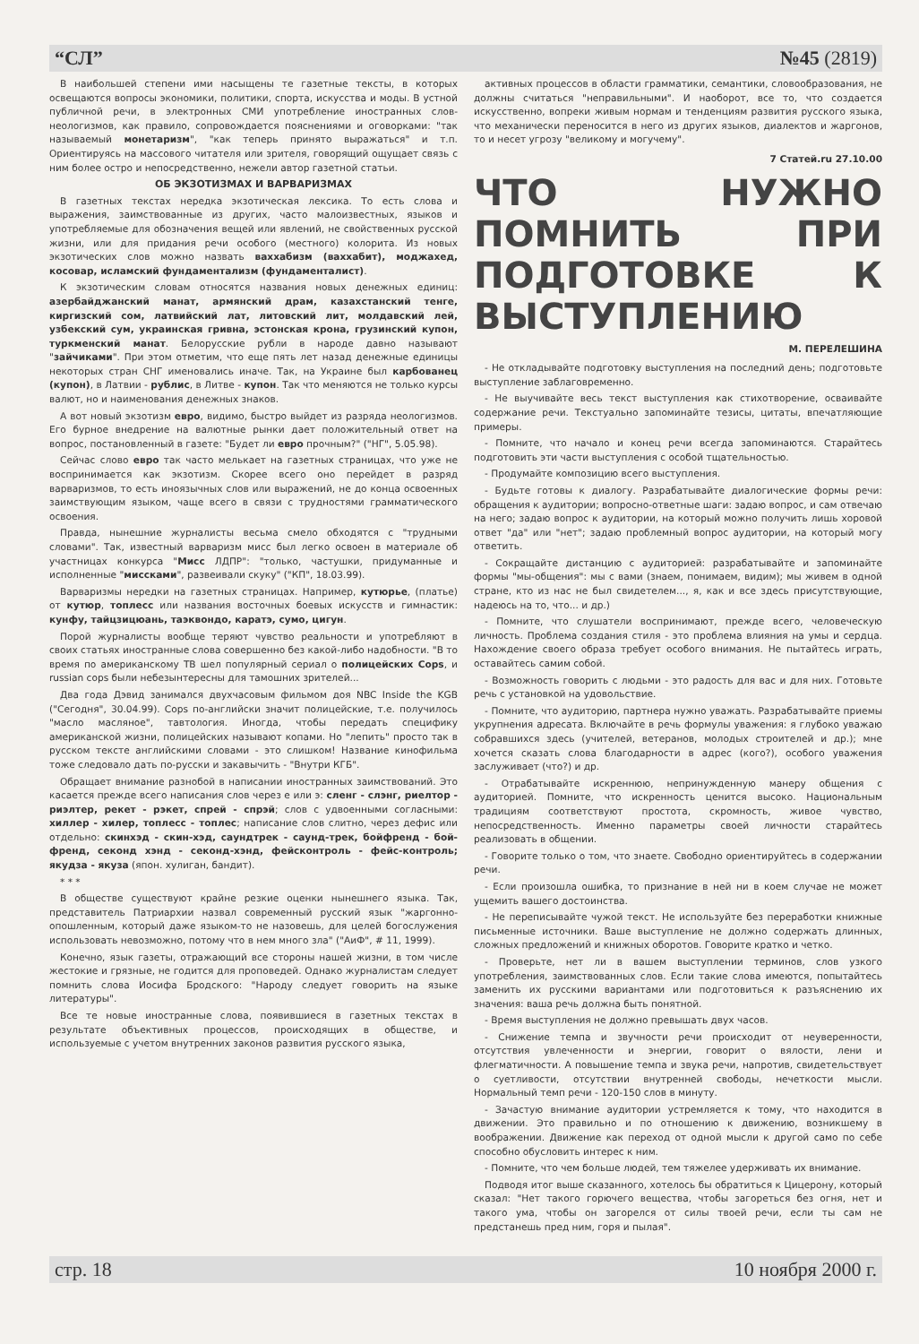“СЛ” №45 (2819)
В наибольшей степени ими насыщены те газетные тексты, в которых освещаются вопросы экономики, политики, спорта, искусства и моды. В устной публичной речи, в электронных СМИ употребление иностранных слов-неологизмов, как правило, сопровождается пояснениями и оговорками: "так называемый монетаризм", "как теперь принято выражаться" и т.п. Ориентируясь на массового читателя или зрителя, говорящий ощущает связь с ним более остро и непосредственно, нежели автор газетной статьи.
ОБ ЭКЗОТИЗМАХ И ВАРВАРИЗМАХ
В газетных текстах нередка экзотическая лексика. То есть слова и выражения, заимствованные из других, часто малоизвестных, языков и употребляемые для обозначения вещей или явлений, не свойственных русской жизни, или для придания речи особого (местного) колорита. Из новых экзотических слов можно назвать ваххабизм (ваххабит), моджахед, косовар, исламский фундаментализм (фундаменталист).
К экзотическим словам относятся названия новых денежных единиц: азербайджанский манат, армянский драм, казахстанский тенге, киргизский сом, латвийский лат, литовский лит, молдавский лей, узбекский сум, украинская гривна, эстонская крона, грузинский купон, туркменский манат. Белорусские рубли в народе давно называют "зайчиками". При этом отметим, что еще пять лет назад денежные единицы некоторых стран СНГ именовались иначе. Так, на Украине был карбованец (купон), в Латвии - рублис, в Литве - купон. Так что меняются не только курсы валют, но и наименования денежных знаков.
А вот новый экзотизм евро, видимо, быстро выйдет из разряда неологизмов. Его бурное внедрение на валютные рынки дает положительный ответ на вопрос, постановленный в газете: "Будет ли евро прочным?" ("НГ", 5.05.98).
Сейчас слово евро так часто мелькает на газетных страницах, что уже не воспринимается как экзотизм. Скорее всего оно перейдет в разряд варваризмов, то есть иноязычных слов или выражений, не до конца освоенных заимствующим языком, чаще всего в связи с трудностями грамматического освоения.
Правда, нынешние журналисты весьма смело обходятся с "трудными словами". Так, известный варваризм мисс был легко освоен в материале об участницах конкурса "Мисс ЛДПР": "только, частушки, придуманные и исполненные "миссками", развеивали скуку" ("КП", 18.03.99).
Варваризмы нередки на газетных страницах. Например, кутюрье, (платье) от кутюр, топлесс или названия восточных боевых искусств и гимнастик: кунфу, тайцзицюань, таэквондо, каратэ, сумо, цигун.
Порой журналисты вообще теряют чувство реальности и употребляют в своих статьях иностранные слова совершенно без какой-либо надобности. "В то время по американскому ТВ шел популярный сериал о полицейских Cops, и russian cops были небезынтересны для тамошних зрителей...
Два года Дэвид занимался двухчасовым фильмом доя NBC Inside the KGB ("Сегодня", 30.04.99). Cops по-английски значит полицейские, т.е. получилось "масло масляное", тавтология. Иногда, чтобы передать специфику американской жизни, полицейских называют копами. Но "лепить" просто так в русском тексте английскими словами - это слишком! Название кинофильма тоже следовало дать по-русски и закавычить - "Внутри КГБ".
Обращает внимание разнобой в написании иностранных заимствований. Это касается прежде всего написания слов через е или э: сленг - слэнг, риелтор - риэлтер, рекет - рэкет, спрей - спрэй; слов с удвоенными согласными: хиллер - хилер, топлесс - топлес; написание слов слитно, через дефис или отдельно: скинхэд - скин-хэд, саундтрек - саунд-трек, бойфренд - бой-френд, секонд хэнд - секонд-хэнд, фейсконтроль - фейс-контроль; якудза - якуза (япон. хулиган, бандит).
* * *
В обществе существуют крайне резкие оценки нынешнего языка. Так, представитель Патриархии назвал современный русский язык "жаргонно-опошленным, который даже языком-то не назовешь, для целей богослужения использовать невозможно, потому что в нем много зла" ("АиФ", # 11, 1999).
Конечно, язык газеты, отражающий все стороны нашей жизни, в том числе жестокие и грязные, не годится для проповедей. Однако журналистам следует помнить слова Иосифа Бродского: "Народу следует говорить на языке литературы".
Все те новые иностранные слова, появившиеся в газетных текстах в результате объективных процессов, происходящих в обществе, и используемые с учетом внутренних законов развития русского языка,
активных процессов в области грамматики, семантики, словообразования, не должны считаться "неправильными". И наоборот, все то, что создается искусственно, вопреки живым нормам и тенденциям развития русского языка, что механически переносится в него из других языков, диалектов и жаргонов, то и несет угрозу "великому и могучему".
7 Статей.ru 27.10.00
ЧТО НУЖНО ПОМНИТЬ ПРИ ПОДГОТОВКЕ К ВЫСТУПЛЕНИЮ
М. ПЕРЕЛЕШИНА
- Не откладывайте подготовку выступления на последний день; подготовьте выступление заблаговременно.
- Не выучивайте весь текст выступления как стихотворение, осваивайте содержание речи. Текстуально запоминайте тезисы, цитаты, впечатляющие примеры.
- Помните, что начало и конец речи всегда запоминаются. Старайтесь подготовить эти части выступления с особой тщательностью.
- Продумайте композицию всего выступления.
- Будьте готовы к диалогу. Разрабатывайте диалогические формы речи: обращения к аудитории; вопросно-ответные шаги: задаю вопрос, и сам отвечаю на него; задаю вопрос к аудитории, на который можно получить лишь хоровой ответ "да" или "нет"; задаю проблемный вопрос аудитории, на который могу ответить.
- Сокращайте дистанцию с аудиторией: разрабатывайте и запоминайте формы "мы-общения": мы с вами (знаем, понимаем, видим); мы живем в одной стране, кто из нас не был свидетелем..., я, как и все здесь присутствующие, надеюсь на то, что... и др.)
- Помните, что слушатели воспринимают, прежде всего, человеческую личность. Проблема создания стиля - это проблема влияния на умы и сердца. Нахождение своего образа требует особого внимания. Не пытайтесь играть, оставайтесь самим собой.
- Возможность говорить с людьми - это радость для вас и для них. Готовьте речь с установкой на удовольствие.
- Помните, что аудиторию, партнера нужно уважать. Разрабатывайте приемы укрупнения адресата. Включайте в речь формулы уважения: я глубоко уважаю собравшихся здесь (учителей, ветеранов, молодых строителей и др.); мне хочется сказать слова благодарности в адрес (кого?), особого уважения заслуживает (что?) и др.
- Отрабатывайте искреннюю, непринужденную манеру общения с аудиторией. Помните, что искренность ценится высоко. Национальным традициям соответствуют простота, скромность, живое чувство, непосредственность. Именно параметры своей личности старайтесь реализовать в общении.
- Говорите только о том, что знаете. Свободно ориентируйтесь в содержании речи.
- Если произошла ошибка, то признание в ней ни в коем случае не может ущемить вашего достоинства.
- Не переписывайте чужой текст. Не используйте без переработки книжные письменные источники. Ваше выступление не должно содержать длинных, сложных предложений и книжных оборотов. Говорите кратко и четко.
- Проверьте, нет ли в вашем выступлении терминов, слов узкого употребления, заимствованных слов. Если такие слова имеются, попытайтесь заменить их русскими вариантами или подготовиться к разъяснению их значения: ваша речь должна быть понятной.
- Время выступления не должно превышать двух часов.
- Снижение темпа и звучности речи происходит от неуверенности, отсутствия увлеченности и энергии, говорит о вялости, лени и флегматичности. А повышение темпа и звука речи, напротив, свидетельствует о суетливости, отсутствии внутренней свободы, нечеткости мысли. Нормальный темп речи - 120-150 слов в минуту.
- Зачастую внимание аудитории устремляется к тому, что находится в движении. Это правильно и по отношению к движению, возникшему в воображении. Движение как переход от одной мысли к другой само по себе способно обусловить интерес к ним.
- Помните, что чем больше людей, тем тяжелее удерживать их внимание.
Подводя итог выше сказанного, хотелось бы обратиться к Цицерону, который сказал: "Нет такого горючего вещества, чтобы загореться без огня, нет и такого ума, чтобы он загорелся от силы твоей речи, если ты сам не предстанешь пред ним, горя и пылая".
стр. 18 10 ноября 2000 г.